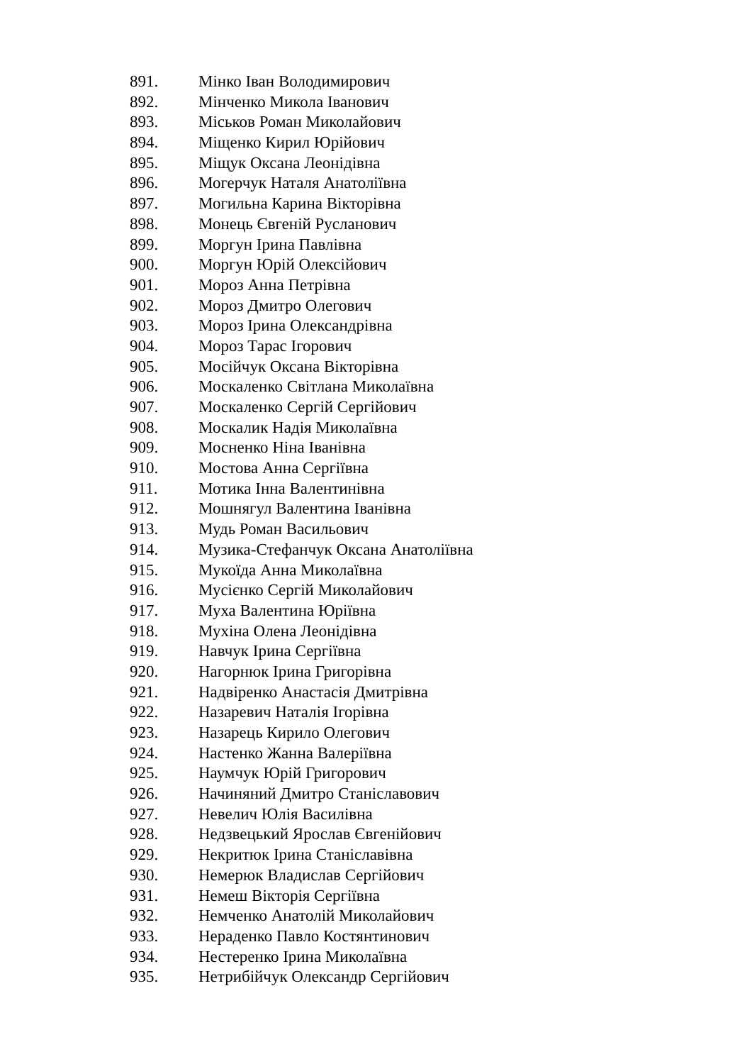891. Мінко Іван Володимирович
892. Мінченко Микола Іванович
893. Міськов Роман Миколайович
894. Міщенко Кирил Юрійович
895. Міщук Оксана Леонідівна
896. Могерчук Наталя Анатоліївна
897. Могильна Карина Вікторівна
898. Монець Євгеній Русланович
899. Моргун Ірина Павлівна
900. Моргун Юрій Олексійович
901. Мороз Анна Петрівна
902. Мороз Дмитро Олегович
903. Мороз Ірина Олександрівна
904. Мороз Тарас Ігорович
905. Мосійчук Оксана Вікторівна
906. Москаленко Світлана Миколаївна
907. Москаленко Сергій Сергійович
908. Москалик Надія Миколаївна
909. Мосненко Ніна Іванівна
910. Мостова Анна Сергіївна
911. Мотика Інна Валентинівна
912. Мошнягул Валентина Іванівна
913. Мудь Роман Васильович
914. Музика-Стефанчук Оксана Анатоліївна
915. Мукоїда Анна Миколаївна
916. Мусієнко Сергій Миколайович
917. Муха Валентина Юріївна
918. Мухіна Олена Леонідівна
919. Навчук Ірина Сергіївна
920. Нагорнюк Ірина Григорівна
921. Надвіренко Анастасія Дмитрівна
922. Назаревич Наталія Ігорівна
923. Назарець Кирило Олегович
924. Настенко Жанна Валеріївна
925. Наумчук Юрій Григорович
926. Начиняний Дмитро Станіславович
927. Невелич Юлія Василівна
928. Недзвецький Ярослав Євгенійович
929. Некритюк Ірина Станіславівна
930. Немерюк Владислав Сергійович
931. Немеш Вікторія Сергіївна
932. Немченко Анатолій Миколайович
933. Нераденко Павло Костянтинович
934. Нестеренко Ірина Миколаївна
935. Нетрибійчук Олександр Сергійович